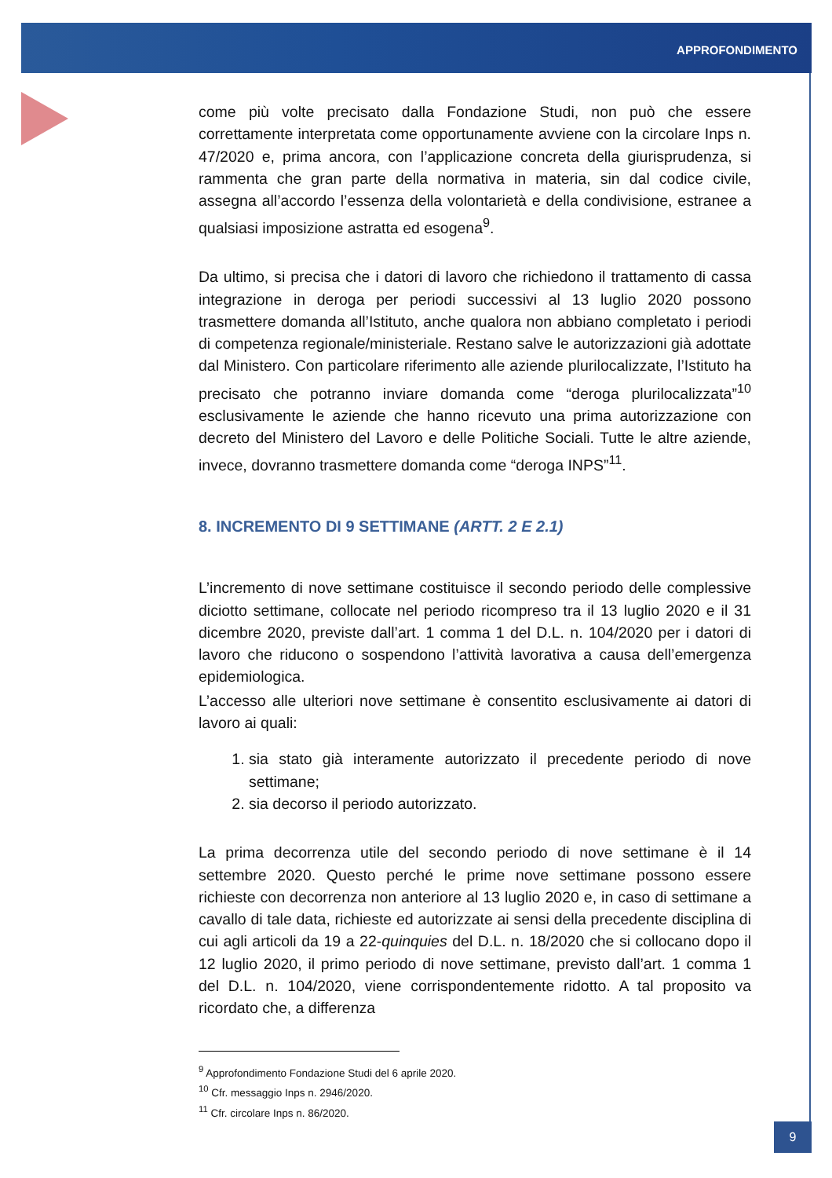APPROFONDIMENTO
come più volte precisato dalla Fondazione Studi, non può che essere correttamente interpretata come opportunamente avviene con la circolare Inps n. 47/2020 e, prima ancora, con l’applicazione concreta della giurisprudenza, si rammenta che gran parte della normativa in materia, sin dal codice civile, assegna all’accordo l’essenza della volontarietà e della condivisione, estranee a qualsiasi imposizione astratta ed esogena<sup>9</sup>.
Da ultimo, si precisa che i datori di lavoro che richiedono il trattamento di cassa integrazione in deroga per periodi successivi al 13 luglio 2020 possono trasmettere domanda all’Istituto, anche qualora non abbiano completato i periodi di competenza regionale/ministeriale. Restano salve le autorizzazioni già adottate dal Ministero. Con particolare riferimento alle aziende plurilocalizzate, l’Istituto ha precisato che potranno inviare domanda come “deroga plurilocalizzata”<sup>10</sup> esclusivamente le aziende che hanno ricevuto una prima autorizzazione con decreto del Ministero del Lavoro e delle Politiche Sociali. Tutte le altre aziende, invece, dovranno trasmettere domanda come “deroga INPS”<sup>11</sup>.
8. INCREMENTO DI 9 SETTIMANE (ARTT. 2 E 2.1)
L’incremento di nove settimane costituisce il secondo periodo delle complessive diciotto settimane, collocate nel periodo ricompreso tra il 13 luglio 2020 e il 31 dicembre 2020, previste dall’art. 1 comma 1 del D.L. n. 104/2020 per i datori di lavoro che riducono o sospendono l’attività lavorativa a causa dell’emergenza epidemiologica.
L’accesso alle ulteriori nove settimane è consentito esclusivamente ai datori di lavoro ai quali:
1. sia stato già interamente autorizzato il precedente periodo di nove settimane;
2. sia decorso il periodo autorizzato.
La prima decorrenza utile del secondo periodo di nove settimane è il 14 settembre 2020. Questo perché le prime nove settimane possono essere richieste con decorrenza non anteriore al 13 luglio 2020 e, in caso di settimane a cavallo di tale data, richieste ed autorizzate ai sensi della precedente disciplina di cui agli articoli da 19 a 22-quinquies del D.L. n. 18/2020 che si collocano dopo il 12 luglio 2020, il primo periodo di nove settimane, previsto dall’art. 1 comma 1 del D.L. n. 104/2020, viene corrispondentemente ridotto. A tal proposito va ricordato che, a differenza
<sup>9</sup> Approfondimento Fondazione Studi del 6 aprile 2020.
<sup>10</sup> Cfr. messaggio Inps n. 2946/2020.
<sup>11</sup> Cfr. circolare Inps n. 86/2020.
9